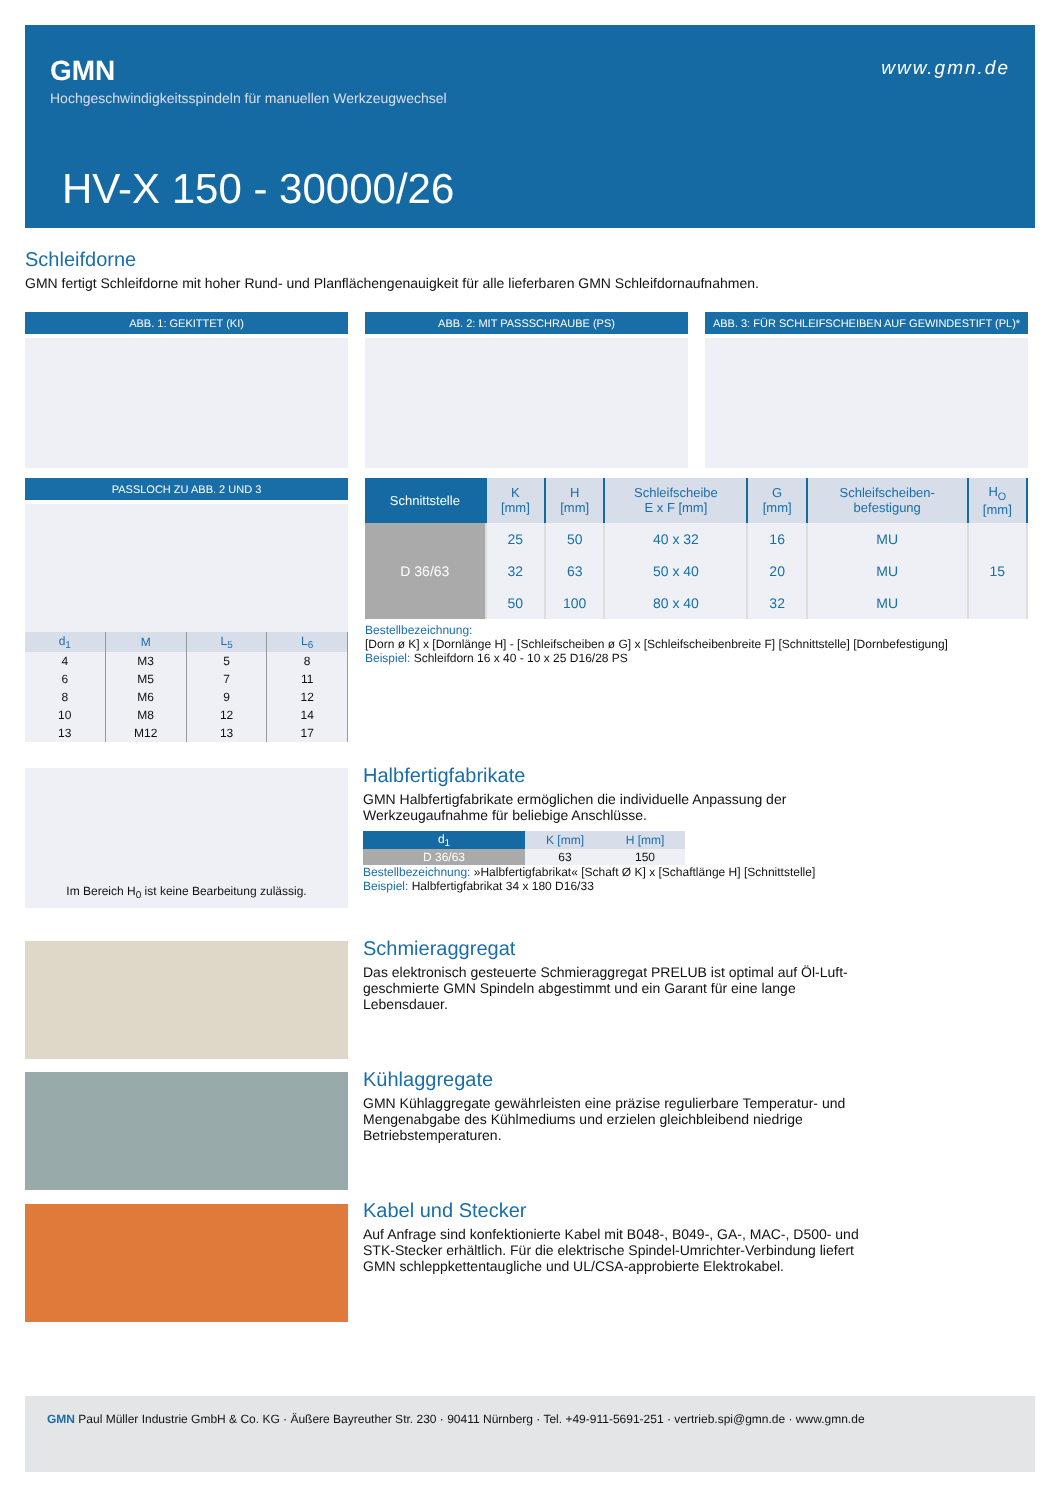GMN
Hochgeschwindigkeitsspindeln für manuellen Werkzeugwechsel
www.gmn.de
HV-X 150 - 30000/26
Schleifdorne
GMN fertigt Schleifdorne mit hoher Rund- und Planflächengenauigkeit für alle lieferbaren GMN Schleifdornaufnahmen.
ABB. 1: GEKITTET (KI) ABB. 2: MIT PASSSCHRAUBE (PS)
ABB. 3: FÜR SCHLEIFSCHEIBEN AUF GEWINDESTIFT (PL)*
PASSLOCH ZU ABB. 2 UND 3
| d<sub>1</sub> | M | L<sub>5</sub> | L<sub>6</sub> |
| --- | --- | --- | --- |
| 4 | M3 | 5 | 8 |
| 6 | M5 | 7 | 11 |
| 8 | M6 | 9 | 12 |
| 10 | M8 | 12 | 14 |
| 13 | M12 | 13 | 17 |
| Schnittstelle | K [mm] | H [mm] | Schleifscheibe E x F [mm] | G [mm] | Schleifscheiben- befestigung | H<sub>O</sub> [mm] |
| --- | --- | --- | --- | --- | --- | --- |
| D 36/63 | 25 | 50 | 40 x 32 | 16 | MU | 15 |
| | 32 | 63 | 50 x 40 | 20 | MU | |
| | 50 | 100 | 80 x 40 | 32 | MU | |
Bestellbezeichnung:
[Dorn ø K] x [Dornlänge H] - [Schleifscheiben ø G] x [Schleifscheibenbreite F] [Schnittstelle] [Dornbefestigung]
Beispiel: Schleifdorn 16 x 40 - 10 x 25 D16/28 PS
Im Bereich H<sub>0</sub> ist keine Bearbeitung zulässig.
Halbfertigfabrikate
GMN Halbfertigfabrikate ermöglichen die individuelle Anpassung der Werkzeugaufnahme für beliebige Anschlüsse.
| d<sub>1</sub> | K [mm] | H [mm] |
| --- | --- | --- |
| D 36/63 | 63 | 150 |
Bestellbezeichnung: »Halbfertigfabrikat« [Schaft Ø K] x [Schaftlänge H] [Schnittstelle]
Beispiel: Halbfertigfabrikat 34 x 180 D16/33
Schmieraggregat
Das elektronisch gesteuerte Schmieraggregat PRELUB ist optimal auf Öl-Luft-geschmierte GMN Spindeln abgestimmt und ein Garant für eine lange Lebensdauer.
Kühlaggregate
GMN Kühlaggregate gewährleisten eine präzise regulierbare Temperatur- und Mengenabgabe des Kühlmediums und erzielen gleichbleibend niedrige Betriebstemperaturen.
Kabel und Stecker
Auf Anfrage sind konfektionierte Kabel mit B048-, B049-, GA-, MAC-, D500- und STK-Stecker erhältlich. Für die elektrische Spindel-Umrichter-Verbindung liefert GMN schleppkettentaugliche und UL/CSA-approbierte Elektrokabel.
GMN Paul Müller Industrie GmbH & Co. KG · Äußere Bayreuther Str. 230 · 90411 Nürnberg · Tel. +49-911-5691-251 · vertrieb.spi@gmn.de · www.gmn.de